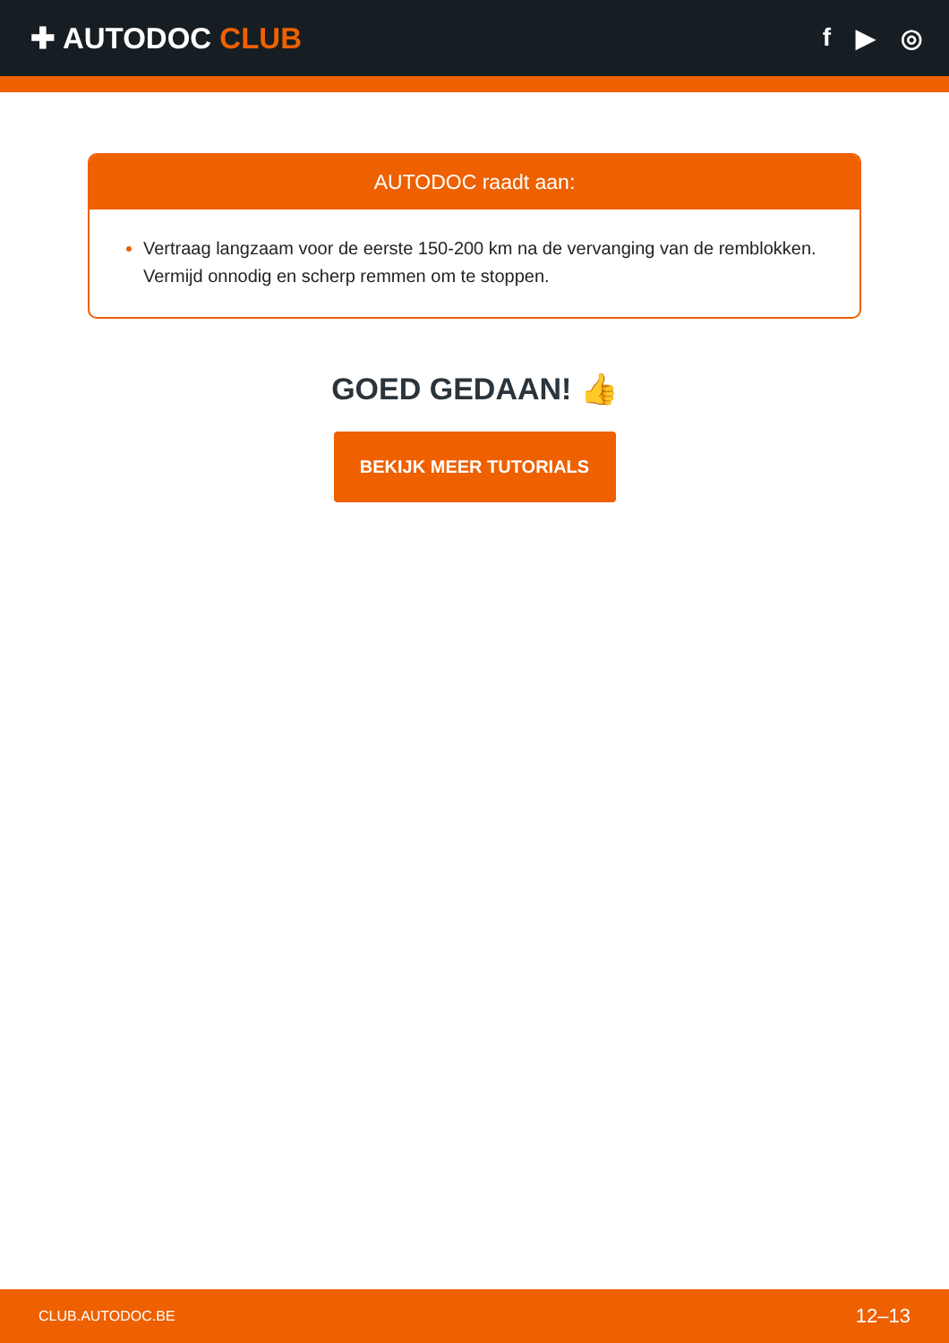✚ AUTODOC CLUB
f ▶ ◎
AUTODOC raadt aan:
Vertraag langzaam voor de eerste 150-200 km na de vervanging van de remblokken. Vermijd onnodig en scherp remmen om te stoppen.
GOED GEDAAN! 👍
BEKIJK MEER TUTORIALS
CLUB.AUTODOC.BE 12–13